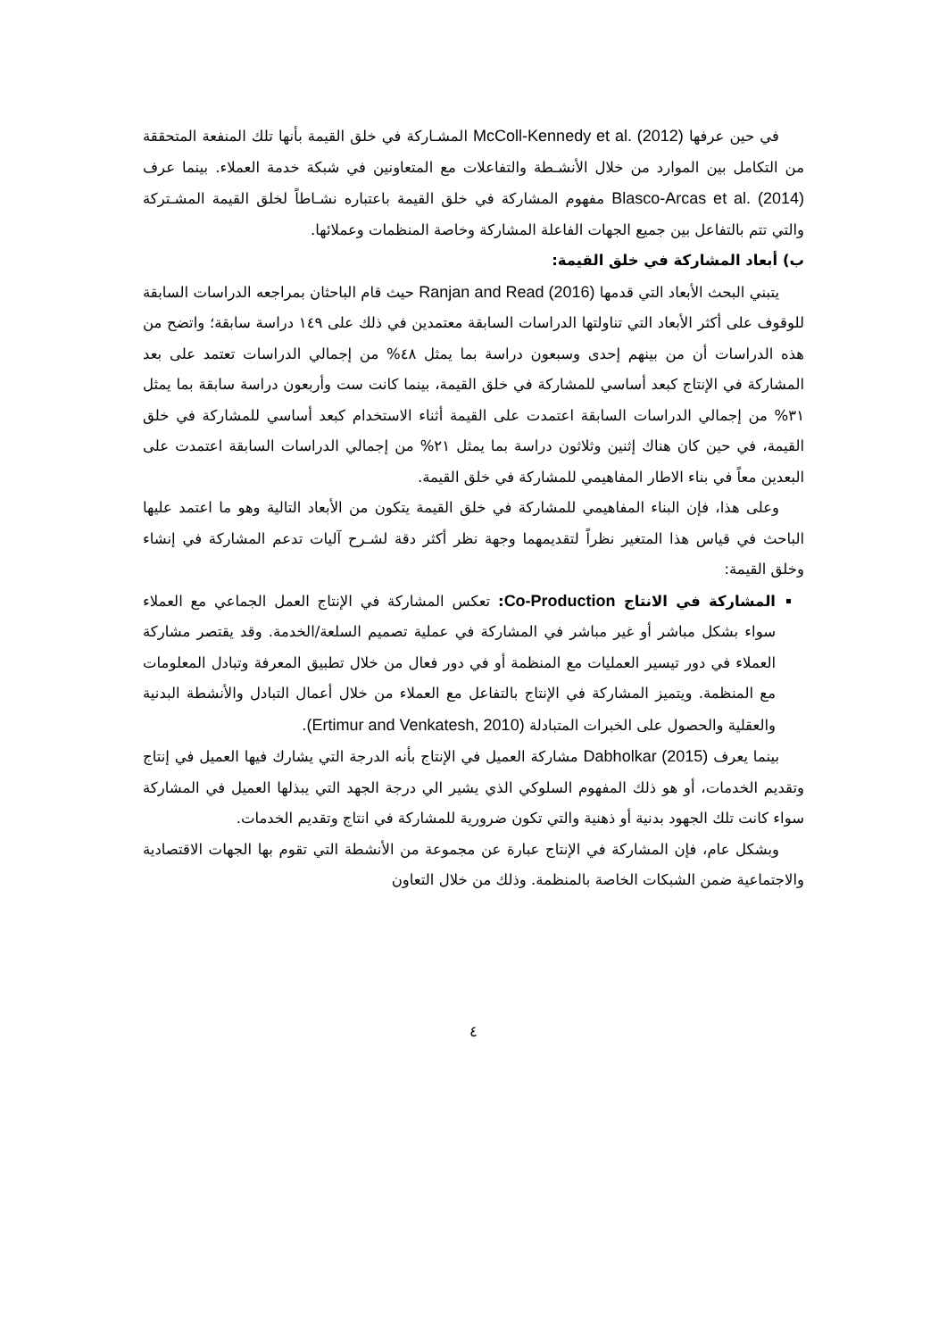في حين عرفها McColl-Kennedy et al. (2012) المشـاركة في خلق القيمة بأنها تلك المنفعة المتحققة من التكامل بين الموارد من خلال الأنشـطة والتفاعلات مع المتعاونين في شبكة خدمة العملاء. بينما عرف Blasco-Arcas et al. (2014) مفهوم المشاركة في خلق القيمة باعتباره نشـاطاً لخلق القيمة المشـتركة والتي تتم بالتفاعل بين جميع الجهات الفاعلة المشاركة وخاصة المنظمات وعملائها.
ب) أبعاد المشاركة في خلق القيمة:
يتبني البحث الأبعاد التي قدمها Ranjan and Read (2016) حيث قام الباحثان بمراجعه الدراسات السابقة للوقوف على أكثر الأبعاد التي تناولتها الدراسات السابقة معتمدين في ذلك على ١٤٩ دراسة سابقة؛ واتضح من هذه الدراسات أن من بينهم إحدى وسبعون دراسة بما يمثل ٤٨% من إجمالي الدراسات تعتمد على بعد المشاركة في الإنتاج كبعد أساسي للمشاركة في خلق القيمة، بينما كانت ست وأربعون دراسة سابقة بما يمثل ٣١% من إجمالي الدراسات السابقة اعتمدت على القيمة أثناء الاستخدام كبعد أساسي للمشاركة في خلق القيمة، في حين كان هناك إثنين وثلاثون دراسة بما يمثل ٢١% من إجمالي الدراسات السابقة اعتمدت على البعدين معاً في بناء الاطار المفاهيمي للمشاركة في خلق القيمة.
وعلى هذا، فإن البناء المفاهيمي للمشاركة في خلق القيمة يتكون من الأبعاد التالية وهو ما اعتمد عليها الباحث في قياس هذا المتغير نظراً لتقديمهما وجهة نظر أكثر دقة لشـرح آليات تدعم المشاركة في إنشاء وخلق القيمة:
المشاركة في الانتاج Co-Production: تعكس المشاركة في الإنتاج العمل الجماعي مع العملاء سواء بشكل مباشر أو غير مباشر في المشاركة في عملية تصميم السلعة/الخدمة. وقد يقتصر مشاركة العملاء في دور تيسير العمليات مع المنظمة أو في دور فعال من خلال تطبيق المعرفة وتبادل المعلومات مع المنظمة. ويتميز المشاركة في الإنتاج بالتفاعل مع العملاء من خلال أعمال التبادل والأنشطة البدنية والعقلية والحصول على الخبرات المتبادلة (Ertimur and Venkatesh, 2010).
بينما يعرف Dabholkar (2015) مشاركة العميل في الإنتاج بأنه الدرجة التي يشارك فيها العميل في إنتاج وتقديم الخدمات، أو هو ذلك المفهوم السلوكي الذي يشير الي درجة الجهد التي يبذلها العميل في المشاركة سواء كانت تلك الجهود بدنية أو ذهنية والتي تكون ضرورية للمشاركة في انتاج وتقديم الخدمات.
وبشكل عام، فإن المشاركة في الإنتاج عبارة عن مجموعة من الأنشطة التي تقوم بها الجهات الاقتصادية والاجتماعية ضمن الشبكات الخاصة بالمنظمة. وذلك من خلال التعاون
٤